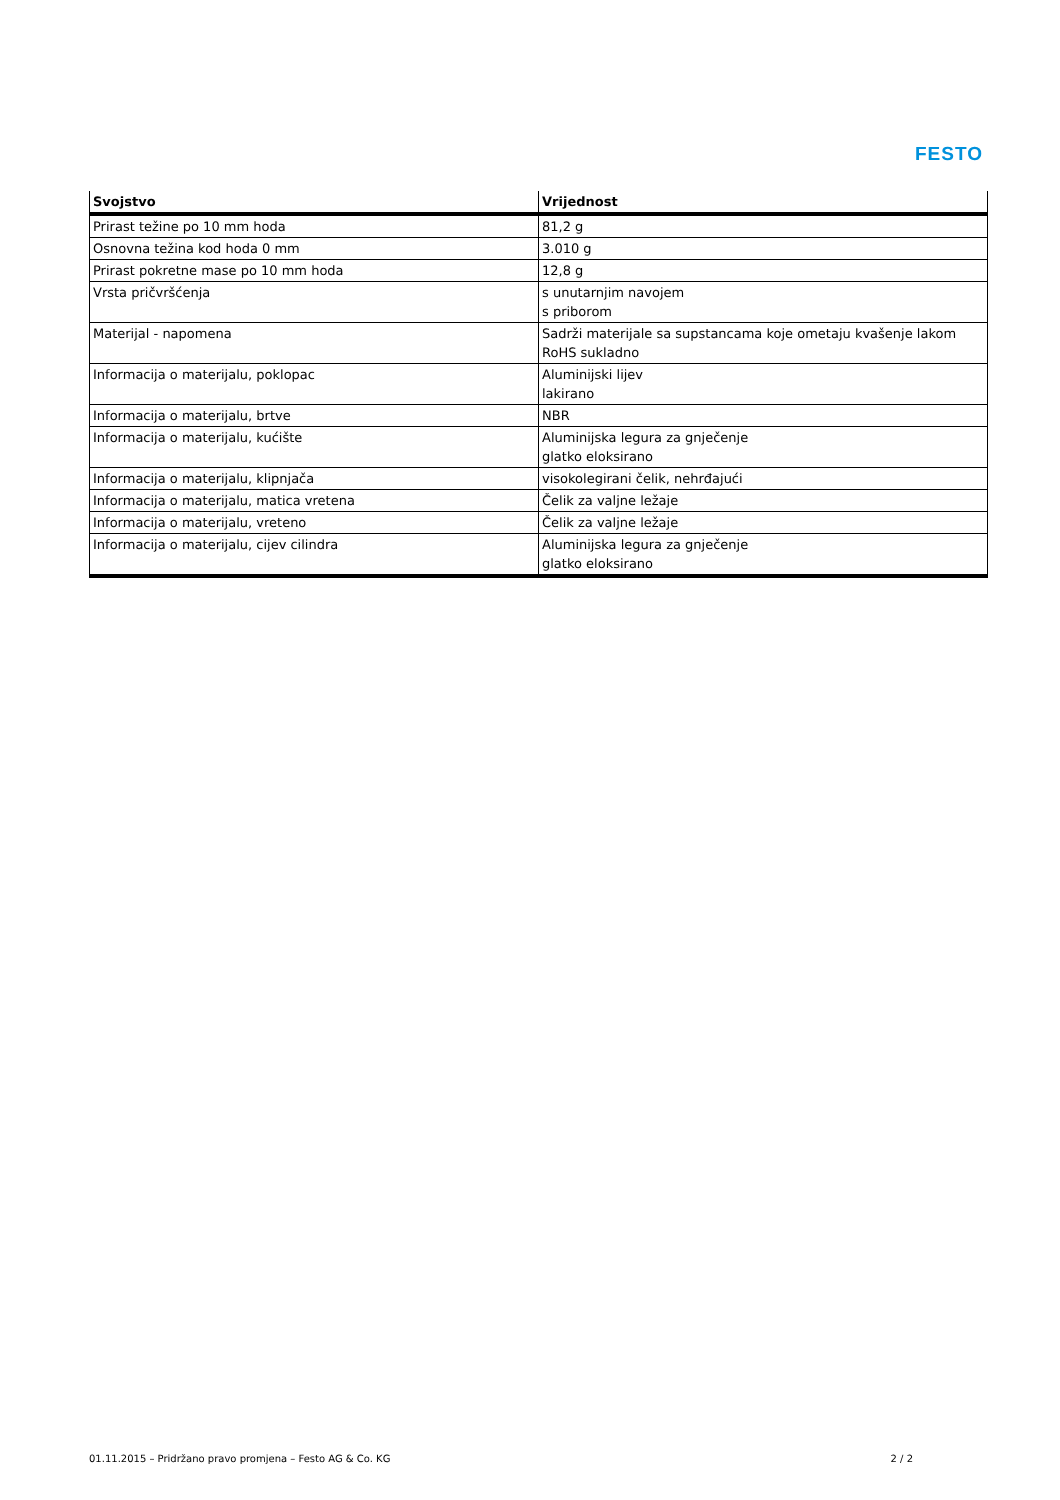FESTO
| Svojstvo | Vrijednost |
| --- | --- |
| Prirast težine po 10 mm hoda | 81,2 g |
| Osnovna težina kod hoda 0 mm | 3.010 g |
| Prirast pokretne mase po 10 mm hoda | 12,8 g |
| Vrsta pričvršćenja | s unutarnjim navojem s priborom |
| Materijal - napomena | Sadrži materijale sa supstancama koje ometaju kvašenje lakom RoHS sukladno |
| Informacija o materijalu, poklopac | Aluminijski lijev lakirano |
| Informacija o materijalu, brtve | NBR |
| Informacija o materijalu, kućište | Aluminijska legura za gnječenje glatko eloksirano |
| Informacija o materijalu, klipnjača | visokolegirani čelik, nehrđajući |
| Informacija o materijalu, matica vretena | Čelik za valjne ležaje |
| Informacija o materijalu, vreteno | Čelik za valjne ležaje |
| Informacija o materijalu, cijev cilindra | Aluminijska legura za gnječenje glatko eloksirano |
01.11.2015 – Pridržano pravo promjena – Festo AG & Co. KG 2 / 2